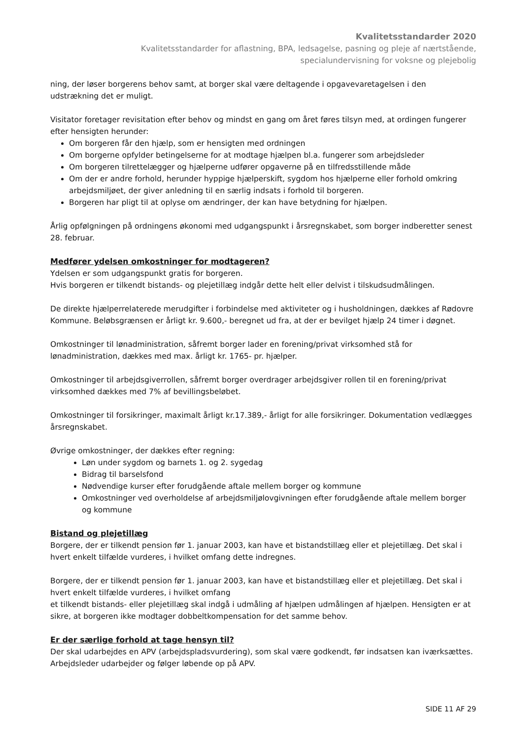Kvalitetsstandarder 2020
Kvalitetsstandarder for aflastning, BPA, ledsagelse, pasning og pleje af nærtstående,
specialundervisning for voksne og plejebolig
ning, der løser borgerens behov samt, at borger skal være deltagende i opgavevaretagelsen i den udstrækning det er muligt.
Visitator foretager revisitation efter behov og mindst en gang om året føres tilsyn med, at ordingen fungerer efter hensigten herunder:
Om borgeren får den hjælp, som er hensigten med ordningen
Om borgerne opfylder betingelserne for at modtage hjælpen bl.a. fungerer som arbejdsleder
Om borgeren tilrettelægger og hjælperne udfører opgaverne på en tilfredsstillende måde
Om der er andre forhold, herunder hyppige hjælperskift, sygdom hos hjælperne eller forhold omkring arbejdsmiljøet, der giver anledning til en særlig indsats i forhold til borgeren.
Borgeren har pligt til at oplyse om ændringer, der kan have betydning for hjælpen.
Årlig opfølgningen på ordningens økonomi med udgangspunkt i årsregnskabet, som borger indberetter senest 28. februar.
Medfører ydelsen omkostninger for modtageren?
Ydelsen er som udgangspunkt gratis for borgeren.
Hvis borgeren er tilkendt bistands- og plejetillæg indgår dette helt eller delvist i tilskudsudmålingen.
De direkte hjælperrelaterede merudgifter i forbindelse med aktiviteter og i husholdningen, dækkes af Rødovre Kommune. Beløbsgrænsen er årligt kr. 9.600,- beregnet ud fra, at der er bevilget hjælp 24 timer i døgnet.
Omkostninger til lønadministration, såfremt borger lader en forening/privat virksomhed stå for lønadministration, dækkes med max. årligt kr. 1765- pr. hjælper.
Omkostninger til arbejdsgiverrollen, såfremt borger overdrager arbejdsgiver rollen til en forening/privat virksomhed dækkes med 7% af bevillingsbeløbet.
Omkostninger til forsikringer, maximalt årligt kr.17.389,- årligt for alle forsikringer. Dokumentation vedlægges årsregnskabet.
Øvrige omkostninger, der dækkes efter regning:
Løn under sygdom og barnets 1. og 2. sygedag
Bidrag til barselsfond
Nødvendige kurser efter forudgående aftale mellem borger og kommune
Omkostninger ved overholdelse af arbejdsmiljølovgivningen efter forudgående aftale mellem borger og kommune
Bistand og plejetillæg
Borgere, der er tilkendt pension før 1. januar 2003, kan have et bistandstillæg eller et plejetillæg. Det skal i hvert enkelt tilfælde vurderes, i hvilket omfang dette indregnes.
Borgere, der er tilkendt pension før 1. januar 2003, kan have et bistandstillæg eller et plejetillæg. Det skal i hvert enkelt tilfælde vurderes, i hvilket omfang
et tilkendt bistands- eller plejetillæg skal indgå i udmåling af hjælpen udmålingen af hjælpen. Hensigten er at sikre, at borgeren ikke modtager dobbeltkompensation for det samme behov.
Er der særlige forhold at tage hensyn til?
Der skal udarbejdes en APV (arbejdspladsvurdering), som skal være godkendt, før indsatsen kan iværksættes. Arbejdsleder udarbejder og følger løbende op på APV.
SIDE 11 AF 29